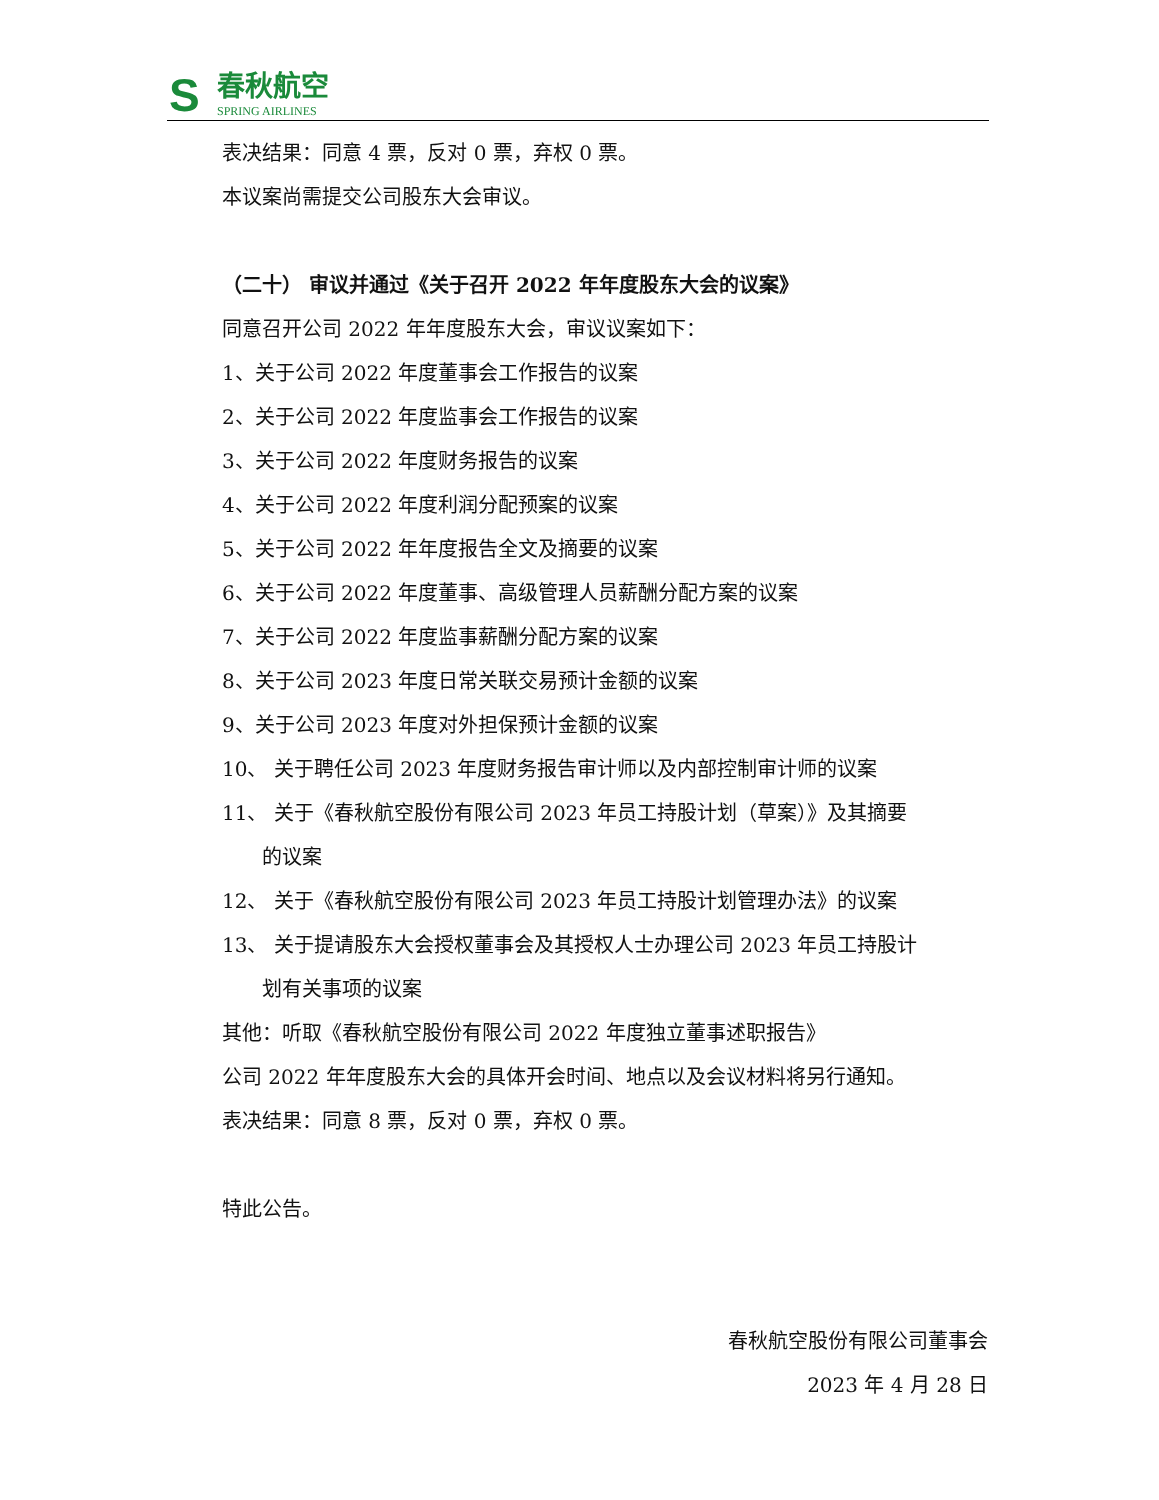S
春秋航空
SPRING AIRLINES
表决结果：同意 4 票，反对 0 票，弃权 0 票。
本议案尚需提交公司股东大会审议。
（二十） 审议并通过《关于召开 2022 年年度股东大会的议案》
同意召开公司 2022 年年度股东大会，审议议案如下：
1、关于公司 2022 年度董事会工作报告的议案
2、关于公司 2022 年度监事会工作报告的议案
3、关于公司 2022 年度财务报告的议案
4、关于公司 2022 年度利润分配预案的议案
5、关于公司 2022 年年度报告全文及摘要的议案
6、关于公司 2022 年度董事、高级管理人员薪酬分配方案的议案
7、关于公司 2022 年度监事薪酬分配方案的议案
8、关于公司 2023 年度日常关联交易预计金额的议案
9、关于公司 2023 年度对外担保预计金额的议案
10、 关于聘任公司 2023 年度财务报告审计师以及内部控制审计师的议案
11、 关于《春秋航空股份有限公司 2023 年员工持股计划（草案）》及其摘要
的议案
12、 关于《春秋航空股份有限公司 2023 年员工持股计划管理办法》的议案
13、 关于提请股东大会授权董事会及其授权人士办理公司 2023 年员工持股计
划有关事项的议案
其他：听取《春秋航空股份有限公司 2022 年度独立董事述职报告》
公司 2022 年年度股东大会的具体开会时间、地点以及会议材料将另行通知。
表决结果：同意 8 票，反对 0 票，弃权 0 票。
特此公告。
春秋航空股份有限公司董事会
2023 年 4 月 28 日